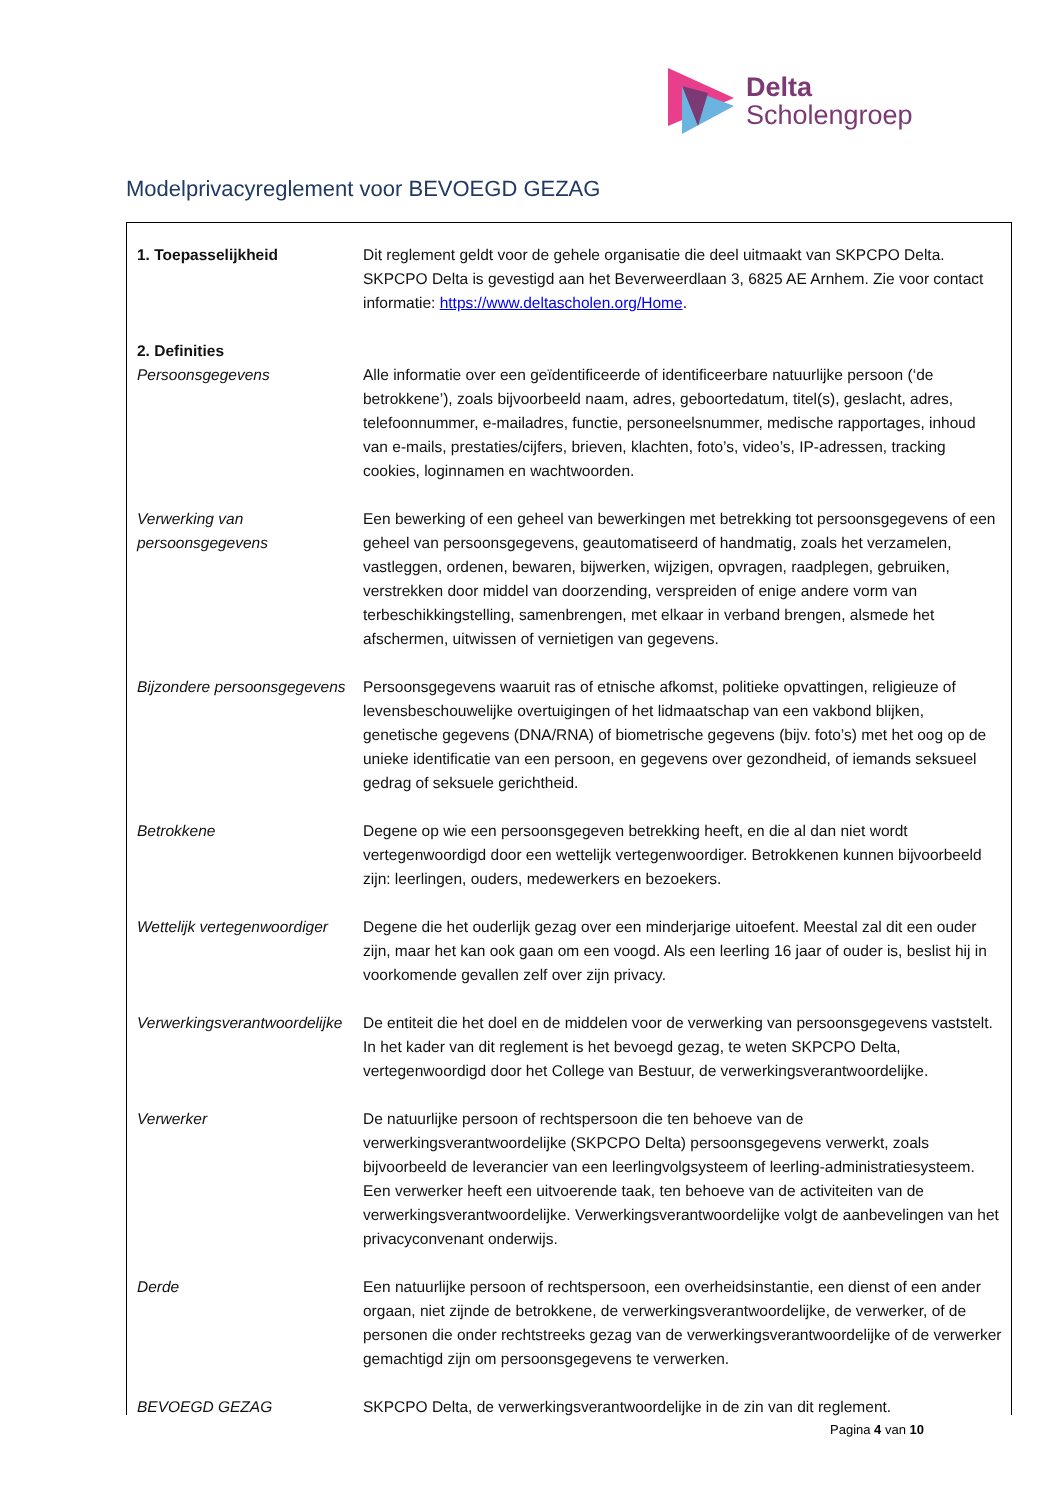Delta
Scholengroep
Modelprivacyreglement voor BEVOEGD GEZAG
| 1. Toepasselijkheid | Dit reglement geldt voor de gehele organisatie die deel uitmaakt van SKPCPO Delta. SKPCPO Delta is gevestigd aan het Beverweerdlaan 3, 6825 AE Arnhem. Zie voor contact informatie: https://www.deltascholen.org/Home . |
| 2. Definities | |
| Persoonsgegevens | Alle informatie over een geïdentificeerde of identificeerbare natuurlijke persoon (‘de betrokkene’), zoals bijvoorbeeld naam, adres, geboortedatum, titel(s), geslacht, adres, telefoonnummer, e-mailadres, functie, personeelsnummer, medische rapportages, inhoud van e-mails, prestaties/cijfers, brieven, klachten, foto’s, video’s, IP-adressen, tracking cookies, loginnamen en wachtwoorden. |
| Verwerking van persoonsgegevens | Een bewerking of een geheel van bewerkingen met betrekking tot persoonsgegevens of een geheel van persoonsgegevens, geautomatiseerd of handmatig, zoals het verzamelen, vastleggen, ordenen, bewaren, bijwerken, wijzigen, opvragen, raadplegen, gebruiken, verstrekken door middel van doorzending, verspreiden of enige andere vorm van terbeschikkingstelling, samenbrengen, met elkaar in verband brengen, alsmede het afschermen, uitwissen of vernietigen van gegevens. |
| Bijzondere persoonsgegevens | Persoonsgegevens waaruit ras of etnische afkomst, politieke opvattingen, religieuze of levensbeschouwelijke overtuigingen of het lidmaatschap van een vakbond blijken, genetische gegevens (DNA/RNA) of biometrische gegevens (bijv. foto’s) met het oog op de unieke identificatie van een persoon, en gegevens over gezondheid, of iemands seksueel gedrag of seksuele gerichtheid. |
| Betrokkene | Degene op wie een persoonsgegeven betrekking heeft, en die al dan niet wordt vertegenwoordigd door een wettelijk vertegenwoordiger. Betrokkenen kunnen bijvoorbeeld zijn: leerlingen, ouders, medewerkers en bezoekers. |
| Wettelijk vertegenwoordiger | Degene die het ouderlijk gezag over een minderjarige uitoefent. Meestal zal dit een ouder zijn, maar het kan ook gaan om een voogd. Als een leerling 16 jaar of ouder is, beslist hij in voorkomende gevallen zelf over zijn privacy. |
| Verwerkingsverantwoordelijke | De entiteit die het doel en de middelen voor de verwerking van persoonsgegevens vaststelt. In het kader van dit reglement is het bevoegd gezag, te weten SKPCPO Delta, vertegenwoordigd door het College van Bestuur, de verwerkingsverantwoordelijke. |
| Verwerker | De natuurlijke persoon of rechtspersoon die ten behoeve van de verwerkingsverantwoordelijke (SKPCPO Delta) persoonsgegevens verwerkt, zoals bijvoorbeeld de leverancier van een leerlingvolgsysteem of leerling-administratiesysteem. Een verwerker heeft een uitvoerende taak, ten behoeve van de activiteiten van de verwerkingsverantwoordelijke. Verwerkingsverantwoordelijke volgt de aanbevelingen van het privacyconvenant onderwijs. |
| Derde | Een natuurlijke persoon of rechtspersoon, een overheidsinstantie, een dienst of een ander orgaan, niet zijnde de betrokkene, de verwerkingsverantwoordelijke, de verwerker, of de personen die onder rechtstreeks gezag van de verwerkingsverantwoordelijke of de verwerker gemachtigd zijn om persoonsgegevens te verwerken. |
| BEVOEGD GEZAG | SKPCPO Delta, de verwerkingsverantwoordelijke in de zin van dit reglement. |
Pagina 4 van 10